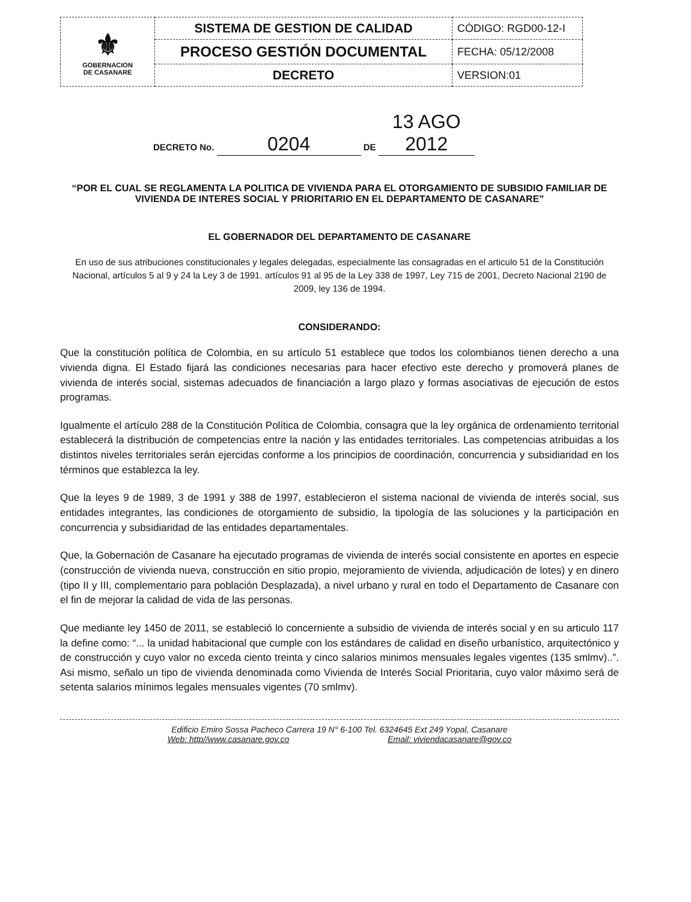| ⚜ GOBERNACION DE CASANARE | SISTEMA DE GESTION DE CALIDAD | CÓDIGO: RGD00-12-I |
| | PROCESO GESTIÓN DOCUMENTAL | FECHA: 05/12/2008 |
| | DECRETO | VERSION:01 |
DECRETO No. 0204 DE 13 AGO 2012
“POR EL CUAL SE REGLAMENTA LA POLITICA DE VIVIENDA PARA EL OTORGAMIENTO DE SUBSIDIO FAMILIAR DE VIVIENDA DE INTERES SOCIAL Y PRIORITARIO EN EL DEPARTAMENTO DE CASANARE”
EL GOBERNADOR DEL DEPARTAMENTO DE CASANARE
En uso de sus atribuciones constitucionales y legales delegadas, especialmente las consagradas en el articulo 51 de la Constitución Nacional, artículos 5 al 9 y 24 la Ley 3 de 1991. artículos 91 al 95 de la Ley 338 de 1997, Ley 715 de 2001, Decreto Nacional 2190 de 2009, ley 136 de 1994.
CONSIDERANDO:
Que la constitución política de Colombia, en su artículo 51 establece que todos los colombianos tienen derecho a una vivienda digna. El Estado fijará las condiciones necesarias para hacer efectivo este derecho y promoverá planes de vivienda de interés social, sistemas adecuados de financiación a largo plazo y formas asociativas de ejecución de estos programas.
Igualmente el artículo 288 de la Constitución Política de Colombia, consagra que la ley orgánica de ordenamiento territorial establecerá la distribución de competencias entre la nación y las entidades territoriales. Las competencias atribuidas a los distintos niveles territoriales serán ejercidas conforme a los principios de coordinación, concurrencia y subsidiaridad en los términos que establezca la ley.
Que la leyes 9 de 1989, 3 de 1991 y 388 de 1997, establecieron el sistema nacional de vivienda de interés social, sus entidades integrantes, las condiciones de otorgamiento de subsidio, la tipología de las soluciones y la participación en concurrencia y subsidiaridad de las entidades departamentales.
Que, la Gobernación de Casanare ha ejecutado programas de vivienda de interés social consistente en aportes en especie (construcción de vivienda nueva, construcción en sitio propio, mejoramiento de vivienda, adjudicación de lotes) y en dinero (tipo II y III, complementario para población Desplazada), a nivel urbano y rural en todo el Departamento de Casanare con el fin de mejorar la calidad de vida de las personas.
Que mediante ley 1450 de 2011, se estableció lo concerniente a subsidio de vivienda de interés social y en su articulo 117 la define como: “... la unidad habitacional que cumple con los estándares de calidad en diseño urbanístico, arquitectónico y de construcción y cuyo valor no exceda ciento treinta y cinco salarios minimos mensuales legales vigentes (135 smlmv)..”. Asi mismo, señalo un tipo de vivienda denominada como Vivienda de Interés Social Prioritaria, cuyo valor máximo será de setenta salarios mínimos legales mensuales vigentes (70 smlmv).
Edificio Emiro Sossa Pacheco Carrera 19 N° 6-100 Tel. 6324645 Ext 249 Yopal, Casanare
Web: http//www.casanare.gov.co Email: viviendacasanare@gov.co